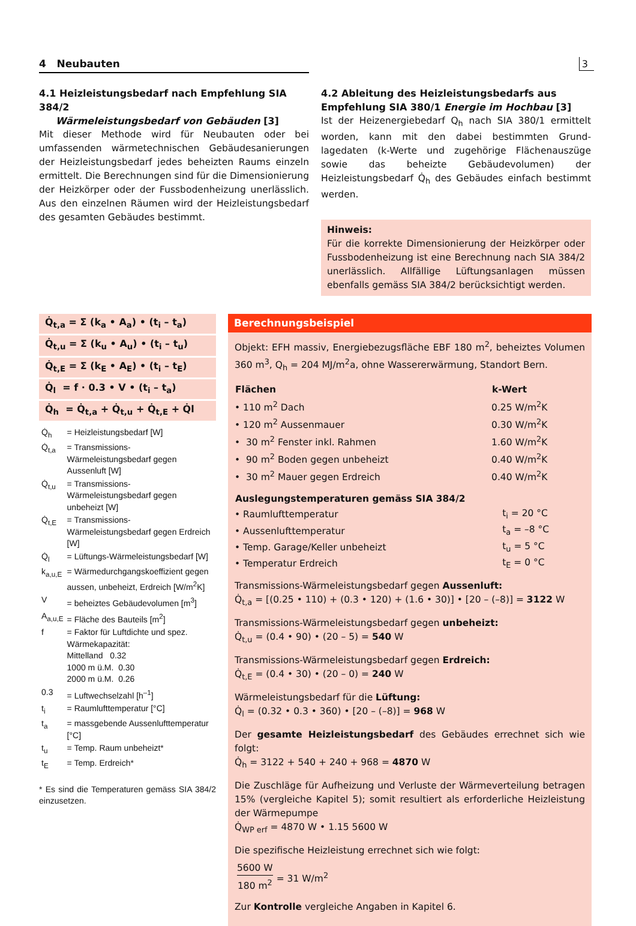4 Neubauten
3
4.1 Heizleistungsbedarf nach Empfehlung SIA 384/2
Wärmeleistungsbedarf von Gebäuden [3]
Mit dieser Methode wird für Neubauten oder bei umfassenden wärmetechnischen Gebäudesanierungen der Heizleistungsbedarf jedes beheizten Raums einzeln ermittelt. Die Berechnungen sind für die Dimensionierung der Heizkörper oder der Fussbodenheizung unerlässlich. Aus den einzelnen Räumen wird der Heizleistungsbedarf des gesamten Gebäudes bestimmt.
4.2 Ableitung des Heizleistungsbedarfs aus Empfehlung SIA 380/1 Energie im Hochbau [3]
Ist der Heizenergiebedarf Q<sub>h</sub> nach SIA 380/1 ermittelt worden, kann mit den dabei bestimmten Grund-lagedaten (k-Werte und zugehörige Flächenauszüge sowie das beheizte Gebäudevolumen) der Heizleistungsbedarf Q̇<sub>h</sub> des Gebäudes einfach bestimmt werden.
Hinweis:
Für die korrekte Dimensionierung der Heizkörper oder Fussbodenheizung ist eine Berechnung nach SIA 384/2 unerlässlich. Allfällige Lüftungsanlagen müssen ebenfalls gemäss SIA 384/2 berücksichtigt werden.
Q̇<sub>t,a</sub> = Σ (k<sub>a</sub> • A<sub>a</sub>) • (t<sub>i</sub> – t<sub>a</sub>)
Q̇<sub>t,u</sub> = Σ (k<sub>u</sub> • A<sub>u</sub>) • (t<sub>i</sub> – t<sub>u</sub>)
Q̇<sub>t,E</sub> = Σ (k<sub>E</sub> • A<sub>E</sub>) • (t<sub>i</sub> – t<sub>E</sub>)
Q̇<sub>l</sub> = f · 0.3 • V • (t<sub>i</sub> – t<sub>a</sub>)
Q̇<sub>h</sub> = Q̇<sub>t,a</sub> + Q̇<sub>t,u</sub> + Q̇<sub>t,E</sub> + Q̇l
| Q̇<sub>h</sub> | = Heizleistungsbedarf [W] |
| Q̇<sub>t,a</sub> | = Transmissions-Wärmeleistungsbedarf gegen Aussenluft [W] |
| Q̇<sub>t,u</sub> | = Transmissions-Wärmeleistungsbedarf gegen unbeheizt [W] |
| Q̇<sub>t,E</sub> | = Transmissions-Wärmeleistungsbedarf gegen Erdreich [W] |
| Q̇<sub>l</sub> | = Lüftungs-Wärmeleistungsbedarf [W] |
| k<sub>a,u,E</sub> | = Wärmedurchgangskoeffizient gegen aussen, unbeheizt, Erdreich [W/m<sup>2</sup>K] |
| V | = beheiztes Gebäudevolumen [m<sup>3</sup>] |
| A<sub>a,u,E</sub> | = Fläche des Bauteils [m<sup>2</sup>] |
| f | = Faktor für Luftdichte und spez. Wärmekapazität: Mittelland 0.32 1000 m ü.M. 0.30 2000 m ü.M. 0.26 |
| 0.3 | = Luftwechselzahl [h<sup>–1</sup>] |
| t<sub>i</sub> | = Raumlufttemperatur [°C] |
| t<sub>a</sub> | = massgebende Aussenlufttemperatur [°C] |
| t<sub>u</sub> | = Temp. Raum unbeheizt* |
| t<sub>E</sub> | = Temp. Erdreich* |
* Es sind die Temperaturen gemäss SIA 384/2 einzusetzen.
Berechnungsbeispiel
Objekt: EFH massiv, Energiebezugsfläche EBF 180 m<sup>2</sup>, beheiztes Volumen 360 m<sup>3</sup>, Q<sub>h</sub> = 204 MJ/m<sup>2</sup>a, ohne Wassererwärmung, Standort Bern.
| Flächen | k-Wert |
| --- | --- |
| • 110 m<sup>2</sup> Dach | 0.25 W/m<sup>2</sup>K |
| • 120 m<sup>2</sup> Aussenmauer | 0.30 W/m<sup>2</sup>K |
| • 30 m<sup>2</sup> Fenster inkl. Rahmen | 1.60 W/m<sup>2</sup>K |
| • 90 m<sup>2</sup> Boden gegen unbeheizt | 0.40 W/m<sup>2</sup>K |
| • 30 m<sup>2</sup> Mauer gegen Erdreich | 0.40 W/m<sup>2</sup>K |
| Auslegungstemperaturen gemäss SIA 384/2 | |
| --- | --- |
| • Raumlufttemperatur | t<sub>i</sub> = 20 °C |
| • Aussenlufttemperatur | t<sub>a</sub> = –8 °C |
| • Temp. Garage/Keller unbeheizt | t<sub>u</sub> = 5 °C |
| • Temperatur Erdreich | t<sub>E</sub> = 0 °C |
Transmissions-Wärmeleistungsbedarf gegen Aussenluft:
Q̇<sub>t,a</sub> = [(0.25 • 110) + (0.3 • 120) + (1.6 • 30)] • [20 – (–8)] = 3122 W
Transmissions-Wärmeleistungsbedarf gegen unbeheizt:
Q̇<sub>t,u</sub> = (0.4 • 90) • (20 – 5) = 540 W
Transmissions-Wärmeleistungsbedarf gegen Erdreich:
Q̇<sub>t,E</sub> = (0.4 • 30) • (20 – 0) = 240 W
Wärmeleistungsbedarf für die Lüftung:
Q̇<sub>l</sub> = (0.32 • 0.3 • 360) • [20 – (–8)] = 968 W
Der gesamte Heizleistungsbedarf des Gebäudes errechnet sich wie folgt:
Q̇<sub>h</sub> = 3122 + 540 + 240 + 968 = 4870 W
Die Zuschläge für Aufheizung und Verluste der Wärmeverteilung betragen 15% (vergleiche Kapitel 5); somit resultiert als erforderliche Heizleistung der Wärmepumpe
Q̇<sub>WP erf</sub> = 4870 W • 1.15 5600 W
Die spezifische Heizleistung errechnet sich wie folgt:
5600 W
180 m<sup>2</sup>
= 31 W/m<sup>2</sup>
Zur Kontrolle vergleiche Angaben in Kapitel 6.